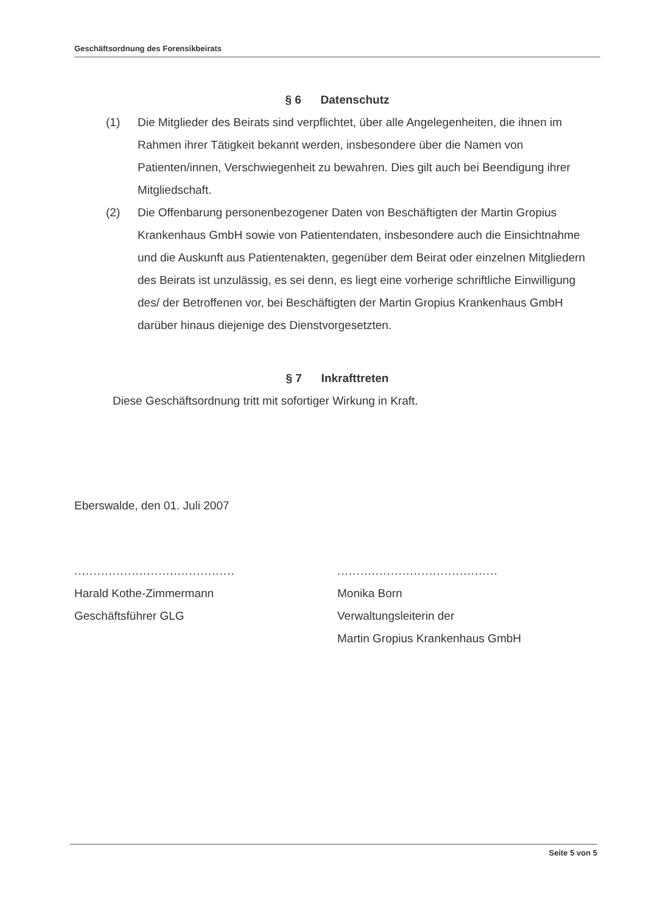Geschäftsordnung des Forensikbeirats
§ 6 Datenschutz
(1) Die Mitglieder des Beirats sind verpflichtet, über alle Angelegenheiten, die ihnen im Rahmen ihrer Tätigkeit bekannt werden, insbesondere über die Namen von Patienten/innen, Verschwiegenheit zu bewahren. Dies gilt auch bei Beendigung ihrer Mitgliedschaft.
(2) Die Offenbarung personenbezogener Daten von Beschäftigten der Martin Gropius Krankenhaus GmbH sowie von Patientendaten, insbesondere auch die Einsichtnahme und die Auskunft aus Patientenakten, gegenüber dem Beirat oder einzelnen Mitgliedern des Beirats ist unzulässig, es sei denn, es liegt eine vorherige schriftliche Einwilligung des/ der Betroffenen vor, bei Beschäftigten der Martin Gropius Krankenhaus GmbH darüber hinaus diejenige des Dienstvorgesetzten.
§ 7 Inkrafttreten
Diese Geschäftsordnung tritt mit sofortiger Wirkung in Kraft.
Eberswalde, den 01. Juli 2007
..........................................
Harald Kothe-Zimmermann
Geschäftsführer GLG
..........................................
Monika Born
Verwaltungsleiterin der
Martin Gropius Krankenhaus GmbH
Seite 5 von 5